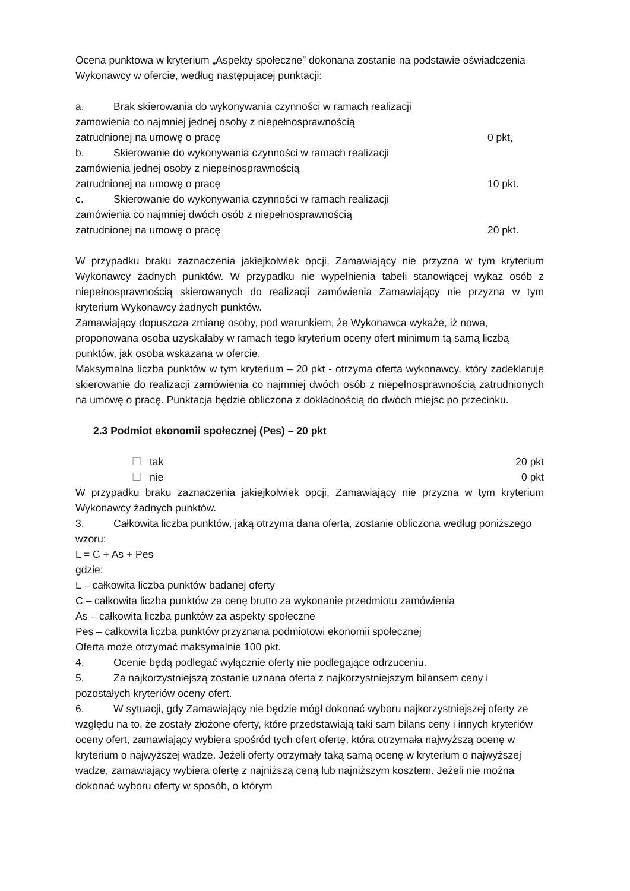Ocena punktowa w kryterium „Aspekty społeczne” dokonana zostanie na podstawie oświadczenia Wykonawcy w ofercie, według następujacej punktacji:
a. Brak skierowania do wykonywania czynności w ramach realizacji
zamowienia co najmniej jednej osoby z niepełnosprawnością
zatrudnionej na umowę o pracę 0 pkt,
b. Skierowanie do wykonywania czynności w ramach realizacji
zamówienia jednej osoby z niepełnosprawnością
zatrudnionej na umowę o pracę 10 pkt.
c. Skierowanie do wykonywania czynności w ramach realizacji
zamówienia co najmniej dwóch osób z niepełnosprawnością
zatrudnionej na umowę o pracę 20 pkt.
W przypadku braku zaznaczenia jakiejkolwiek opcji, Zamawiający nie przyzna w tym kryterium Wykonawcy żadnych punktów. W przypadku nie wypełnienia tabeli stanowiącej wykaz osób z niepełnosprawnością skierowanych do realizacji zamówienia Zamawiający nie przyzna w tym kryterium Wykonawcy żadnych punktów.
Zamawiający dopuszcza zmianę osoby, pod warunkiem, że Wykonawca wykaże, iż nowa, proponowana osoba uzyskałaby w ramach tego kryterium oceny ofert minimum tą samą liczbą punktów, jak osoba wskazana w ofercie.
Maksymalna liczba punktów w tym kryterium – 20 pkt - otrzyma oferta wykonawcy, który zadeklaruje skierowanie do realizacji zamówienia co najmniej dwóch osób z niepełnosprawnością zatrudnionych na umowę o pracę. Punktacja będzie obliczona z dokładnością do dwóch miejsc po przecinku.
2.3 Podmiot ekonomii społecznej (Pes) – 20 pkt
☐ tak 20 pkt
☐ nie 0 pkt
W przypadku braku zaznaczenia jakiejkolwiek opcji, Zamawiający nie przyzna w tym kryterium Wykonawcy żadnych punktów.
3. Całkowita liczba punktów, jaką otrzyma dana oferta, zostanie obliczona według poniższego wzoru:
L = C + As + Pes
gdzie:
L – całkowita liczba punktów badanej oferty
C – całkowita liczba punktów za cenę brutto za wykonanie przedmiotu zamówienia
As – całkowita liczba punktów za aspekty społeczne
Pes – całkowita liczba punktów przyznana podmiotowi ekonomii społecznej
Oferta może otrzymać maksymalnie 100 pkt.
4. Ocenie będą podlegać wyłącznie oferty nie podlegające odrzuceniu.
5. Za najkorzystniejszą zostanie uznana oferta z najkorzystniejszym bilansem ceny i pozostałych kryteriów oceny ofert.
6. W sytuacji, gdy Zamawiający nie będzie mógł dokonać wyboru najkorzystniejszej oferty ze względu na to, że zostały złożone oferty, które przedstawiają taki sam bilans ceny i innych kryteriów oceny ofert, zamawiający wybiera spośród tych ofert ofertę, która otrzymała najwyższą ocenę w kryterium o najwyższej wadze. Jeżeli oferty otrzymały taką samą ocenę w kryterium o najwyższej wadze, zamawiający wybiera ofertę z najniższą ceną lub najniższym kosztem. Jeżeli nie można dokonać wyboru oferty w sposób, o którym